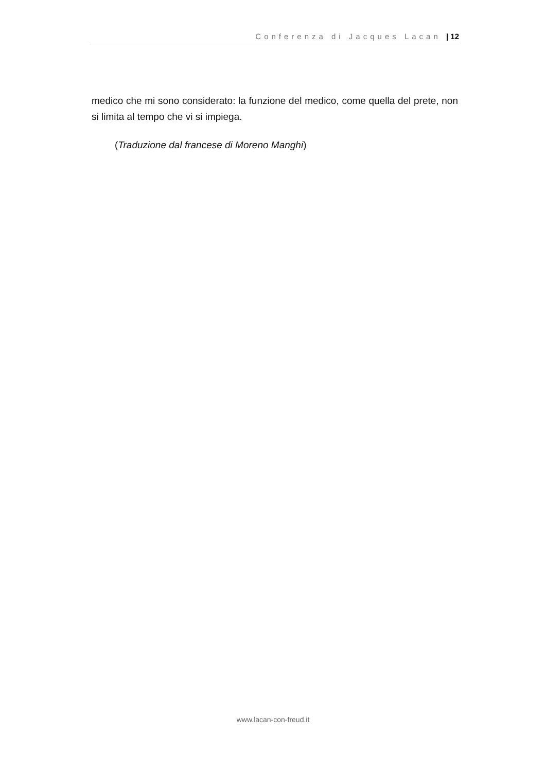Conferenza di Jacques Lacan | 12
medico che mi sono considerato: la funzione del medico, come quella del prete, non si limita al tempo che vi si impiega.
(Traduzione dal francese di Moreno Manghi)
www.lacan-con-freud.it